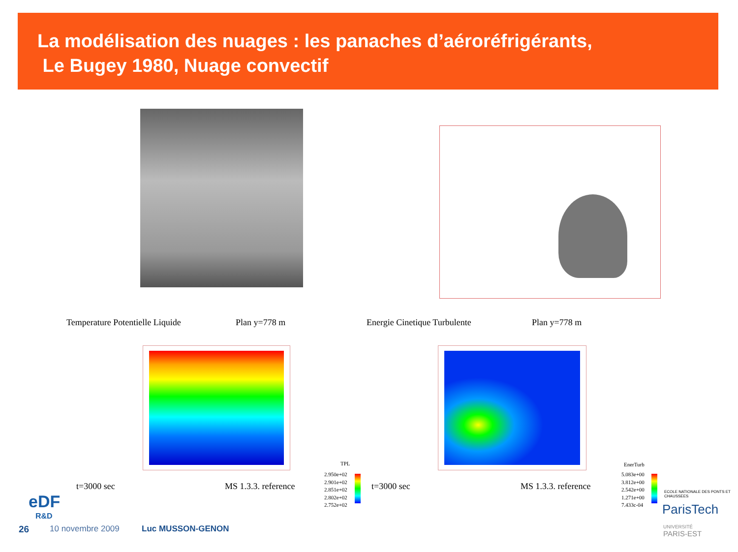La modélisation des nuages : les panaches d’aéroréfrigérants,
Le Bugey 1980, Nuage convectif
Temperature Potentielle Liquide
Plan y=778 m Energie Cinetique Turbulente Plan y=778 m
t=3000 sec MS 1.3.3. reference t=3000 sec MS 1.3.3. reference
TPL
2.950e+02
2.901e+02
2.851e+02
2.802e+02
2.752e+02
EnerTurb
5.083e+00
3.812e+00
2.542e+00
1.271e+00
7.433c-04
eDF
R&D
26 10 novembre 2009 Luc MUSSON-GENON
ECOLE NATIONALE DES PONTS ET CHAUSSEES
ParisTech
UNIVERSITÉ
PARIS-EST